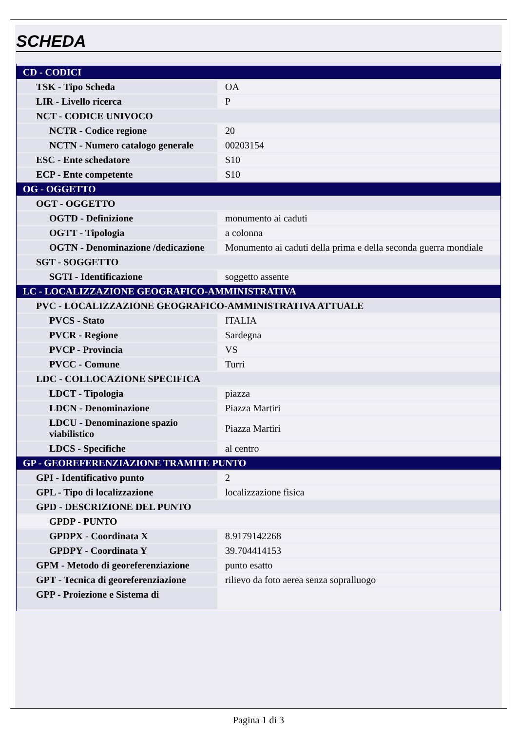SCHEDA
| CD - CODICI | |
| TSK - Tipo Scheda | OA |
| LIR - Livello ricerca | P |
| NCT - CODICE UNIVOCO | |
| NCTR - Codice regione | 20 |
| NCTN - Numero catalogo generale | 00203154 |
| ESC - Ente schedatore | S10 |
| ECP - Ente competente | S10 |
| OG - OGGETTO | |
| OGT - OGGETTO | |
| OGTD - Definizione | monumento ai caduti |
| OGTT - Tipologia | a colonna |
| OGTN - Denominazione /dedicazione | Monumento ai caduti della prima e della seconda guerra mondiale |
| SGT - SOGGETTO | |
| SGTI - Identificazione | soggetto assente |
| LC - LOCALIZZAZIONE GEOGRAFICO-AMMINISTRATIVA | |
| PVC - LOCALIZZAZIONE GEOGRAFICO-AMMINISTRATIVA ATTUALE | |
| PVCS - Stato | ITALIA |
| PVCR - Regione | Sardegna |
| PVCP - Provincia | VS |
| PVCC - Comune | Turri |
| LDC - COLLOCAZIONE SPECIFICA | |
| LDCT - Tipologia | piazza |
| LDCN - Denominazione | Piazza Martiri |
| LDCU - Denominazione spazio viabilistico | Piazza Martiri |
| LDCS - Specifiche | al centro |
| GP - GEOREFERENZIAZIONE TRAMITE PUNTO | |
| GPI - Identificativo punto | 2 |
| GPL - Tipo di localizzazione | localizzazione fisica |
| GPD - DESCRIZIONE DEL PUNTO | |
| GPDP - PUNTO | |
| GPDPX - Coordinata X | 8.9179142268 |
| GPDPY - Coordinata Y | 39.704414153 |
| GPM - Metodo di georeferenziazione | punto esatto |
| GPT - Tecnica di georeferenziazione | rilievo da foto aerea senza sopralluogo |
| GPP - Proiezione e Sistema di | |
Pagina 1 di 3